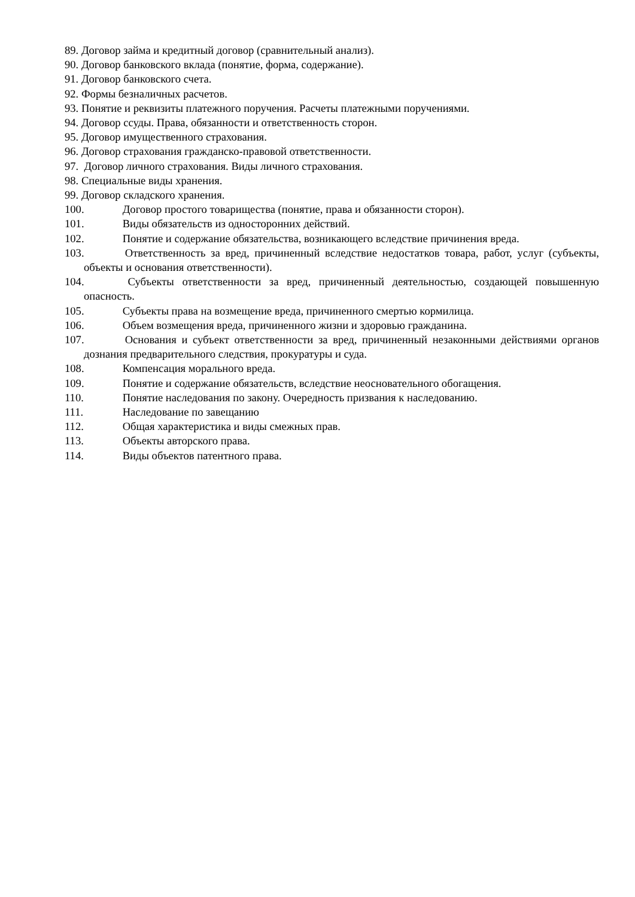89. Договор займа и кредитный договор (сравнительный анализ).
90. Договор банковского вклада (понятие, форма, содержание).
91. Договор банковского счета.
92. Формы безналичных расчетов.
93. Понятие и реквизиты платежного поручения. Расчеты платежными поручениями.
94. Договор ссуды. Права, обязанности и ответственность сторон.
95. Договор имущественного страхования.
96. Договор страхования гражданско-правовой ответственности.
97. Договор личного страхования. Виды личного страхования.
98. Специальные виды хранения.
99. Договор складского хранения.
100. Договор простого товарищества (понятие, права и обязанности сторон).
101. Виды обязательств из односторонних действий.
102. Понятие и содержание обязательства, возникающего вследствие причинения вреда.
103. Ответственность за вред, причиненный вследствие недостатков товара, работ, услуг (субъекты, объекты и основания ответственности).
104. Субъекты ответственности за вред, причиненный деятельностью, создающей повышенную опасность.
105. Субъекты права на возмещение вреда, причиненного смертью кормилица.
106. Объем возмещения вреда, причиненного жизни и здоровью гражданина.
107. Основания и субъект ответственности за вред, причиненный незаконными действиями органов дознания предварительного следствия, прокуратуры и суда.
108. Компенсация морального вреда.
109. Понятие и содержание обязательств, вследствие неосновательного обогащения.
110. Понятие наследования по закону. Очередность призвания к наследованию.
111. Наследование по завещанию
112. Общая характеристика и виды смежных прав.
113. Объекты авторского права.
114. Виды объектов патентного права.